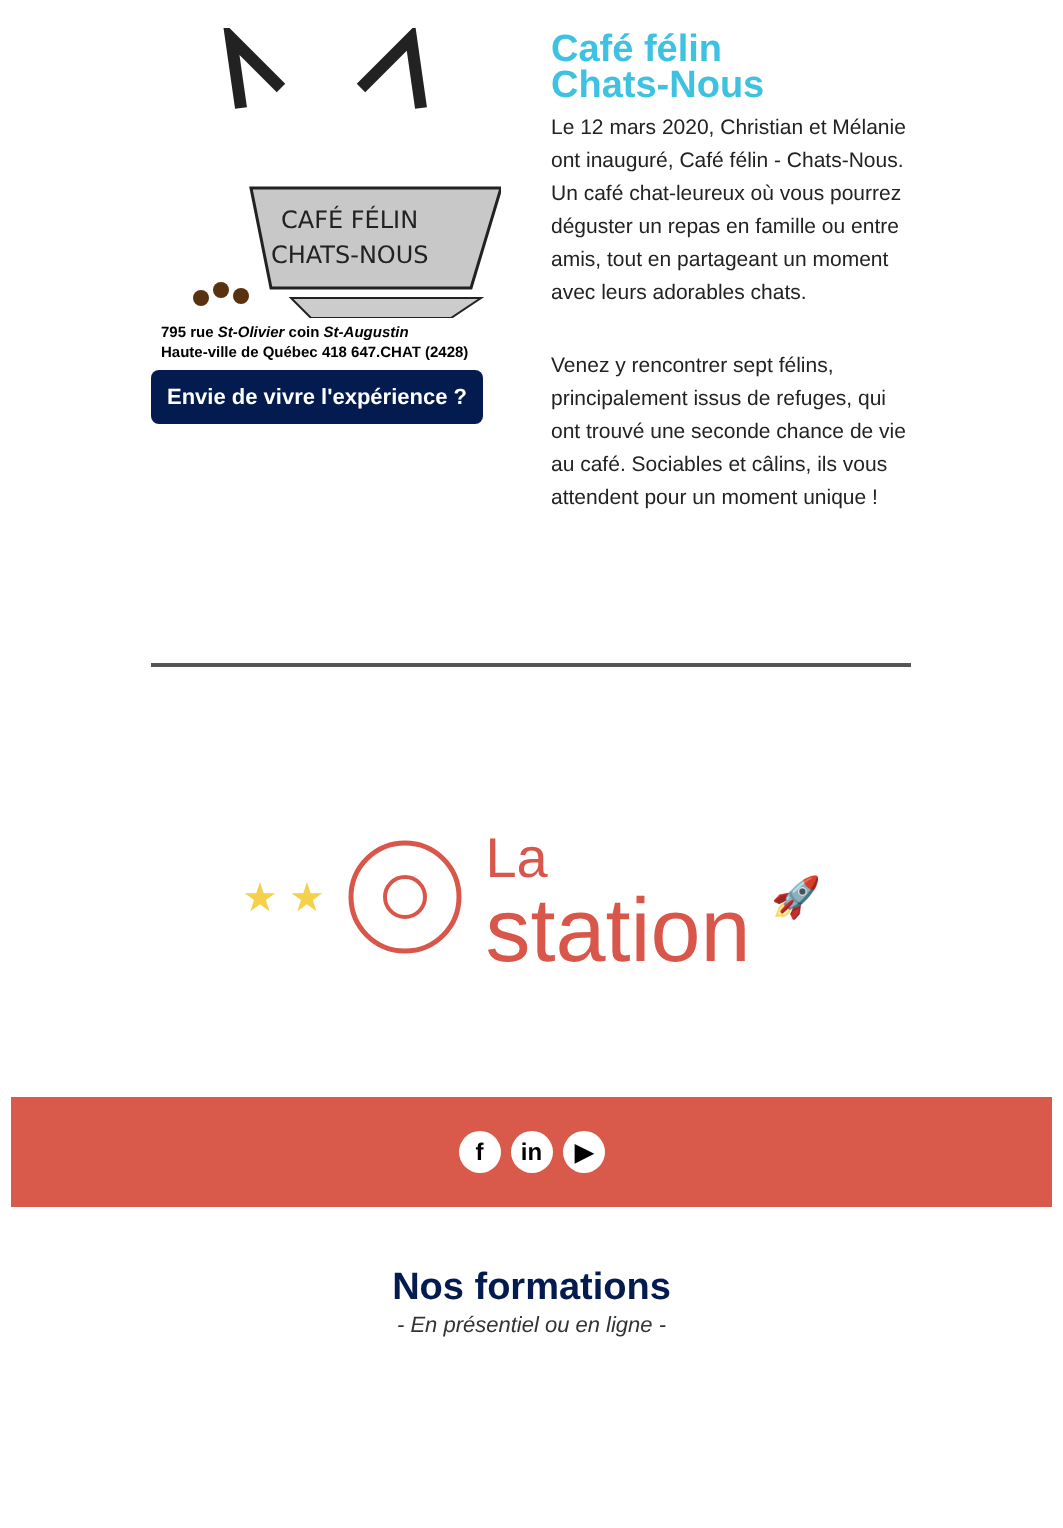CAFÉ FÉLIN
CHATS-NOUS
795 rue St-Olivier coin St-Augustin
Haute-ville de Québec 418 647.CHAT (2428)
Envie de vivre l'expérience ?
Café félin
Chats-Nous
Le 12 mars 2020, Christian et Mélanie ont inauguré, Café félin - Chats-Nous. Un café chat-leureux où vous pourrez déguster un repas en famille ou entre amis, tout en partageant un moment avec leurs adorables chats.
Venez y rencontrer sept félins, principalement issus de refuges, qui ont trouvé une seconde chance de vie au café. Sociables et câlins, ils vous attendent pour un moment unique !
★ ★
La
station
🚀
f in ▶
Nos formations
- En présentiel ou en ligne -